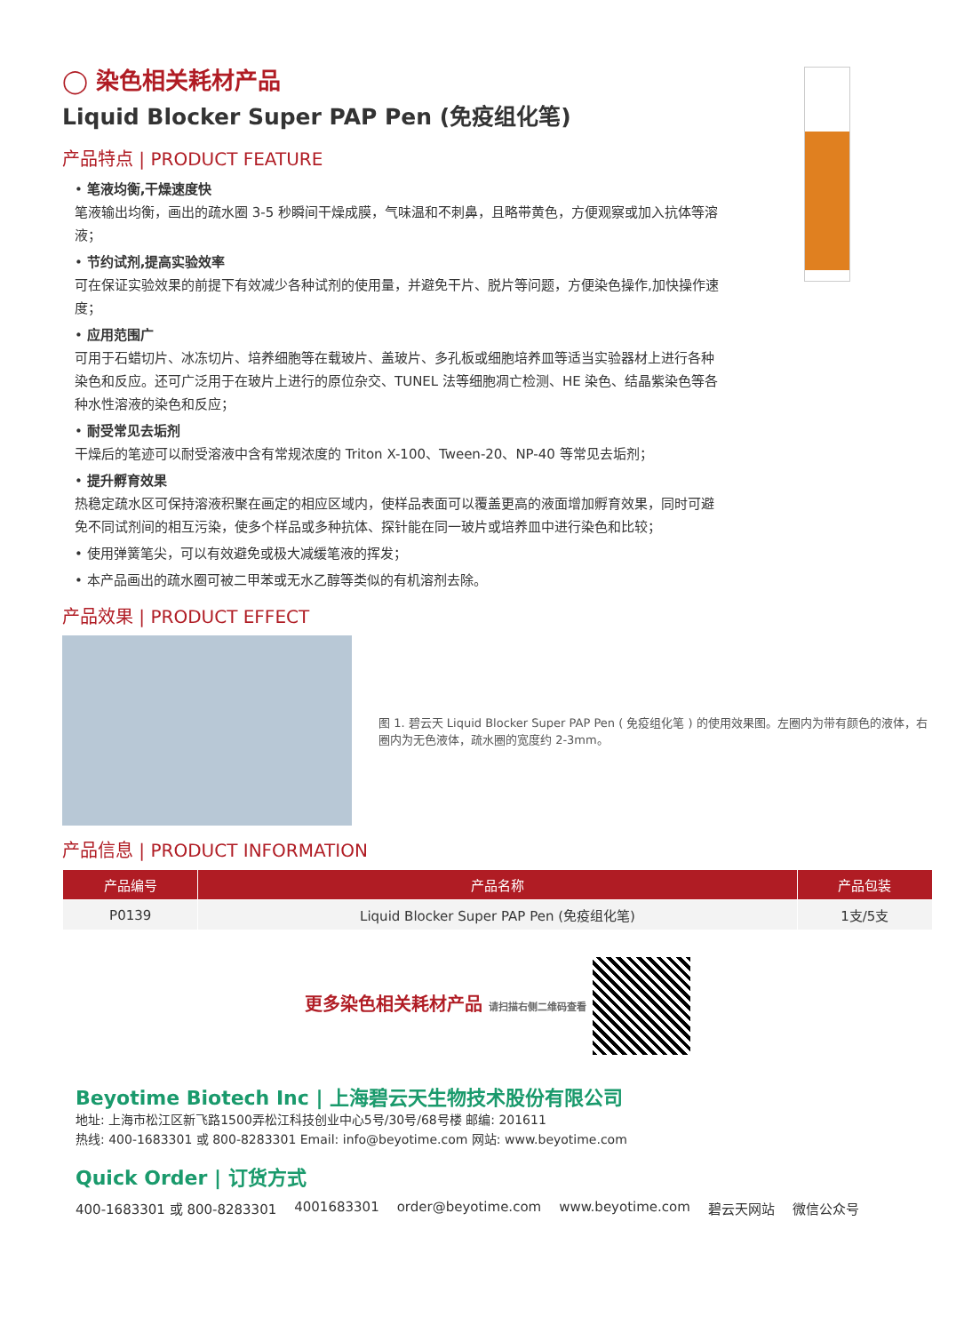◯ 染色相关耗材产品
Liquid Blocker Super PAP Pen (免疫组化笔)
产品特点 | PRODUCT FEATURE
• 笔液均衡,干燥速度快
笔液输出均衡，画出的疏水圈 3-5 秒瞬间干燥成膜，气味温和不刺鼻，且略带黄色，方便观察或加入抗体等溶液；
• 节约试剂,提高实验效率
可在保证实验效果的前提下有效减少各种试剂的使用量，并避免干片、脱片等问题，方便染色操作,加快操作速度；
• 应用范围广
可用于石蜡切片、冰冻切片、培养细胞等在载玻片、盖玻片、多孔板或细胞培养皿等适当实验器材上进行各种染色和反应。还可广泛用于在玻片上进行的原位杂交、TUNEL 法等细胞凋亡检测、HE 染色、结晶紫染色等各种水性溶液的染色和反应；
• 耐受常见去垢剂
干燥后的笔迹可以耐受溶液中含有常规浓度的 Triton X-100、Tween-20、NP-40 等常见去垢剂；
• 提升孵育效果
热稳定疏水区可保持溶液积聚在画定的相应区域内，使样品表面可以覆盖更高的液面增加孵育效果，同时可避免不同试剂间的相互污染，使多个样品或多种抗体、探针能在同一玻片或培养皿中进行染色和比较；
• 使用弹簧笔尖，可以有效避免或极大减缓笔液的挥发；
• 本产品画出的疏水圈可被二甲苯或无水乙醇等类似的有机溶剂去除。
产品效果 | PRODUCT EFFECT
图 1. 碧云天 Liquid Blocker Super PAP Pen ( 免疫组化笔 ) 的使用效果图。左圈内为带有颜色的液体，右圈内为无色液体，疏水圈的宽度约 2-3mm。
产品信息 | PRODUCT INFORMATION
| 产品编号 | 产品名称 | 产品包装 |
| --- | --- | --- |
| P0139 | Liquid Blocker Super PAP Pen (免疫组化笔) | 1支/5支 |
更多染色相关耗材产品 请扫描右侧二维码查看
Beyotime Biotech Inc | 上海碧云天生物技术股份有限公司
地址: 上海市松江区新飞路1500弄松江科技创业中心5号/30号/68号楼 邮编: 201611
热线: 400-1683301 或 800-8283301 Email: info@beyotime.com 网站: www.beyotime.com
Quick Order | 订货方式
400-1683301 或 800-8283301 4001683301 order@beyotime.com www.beyotime.com 碧云天网站 微信公众号